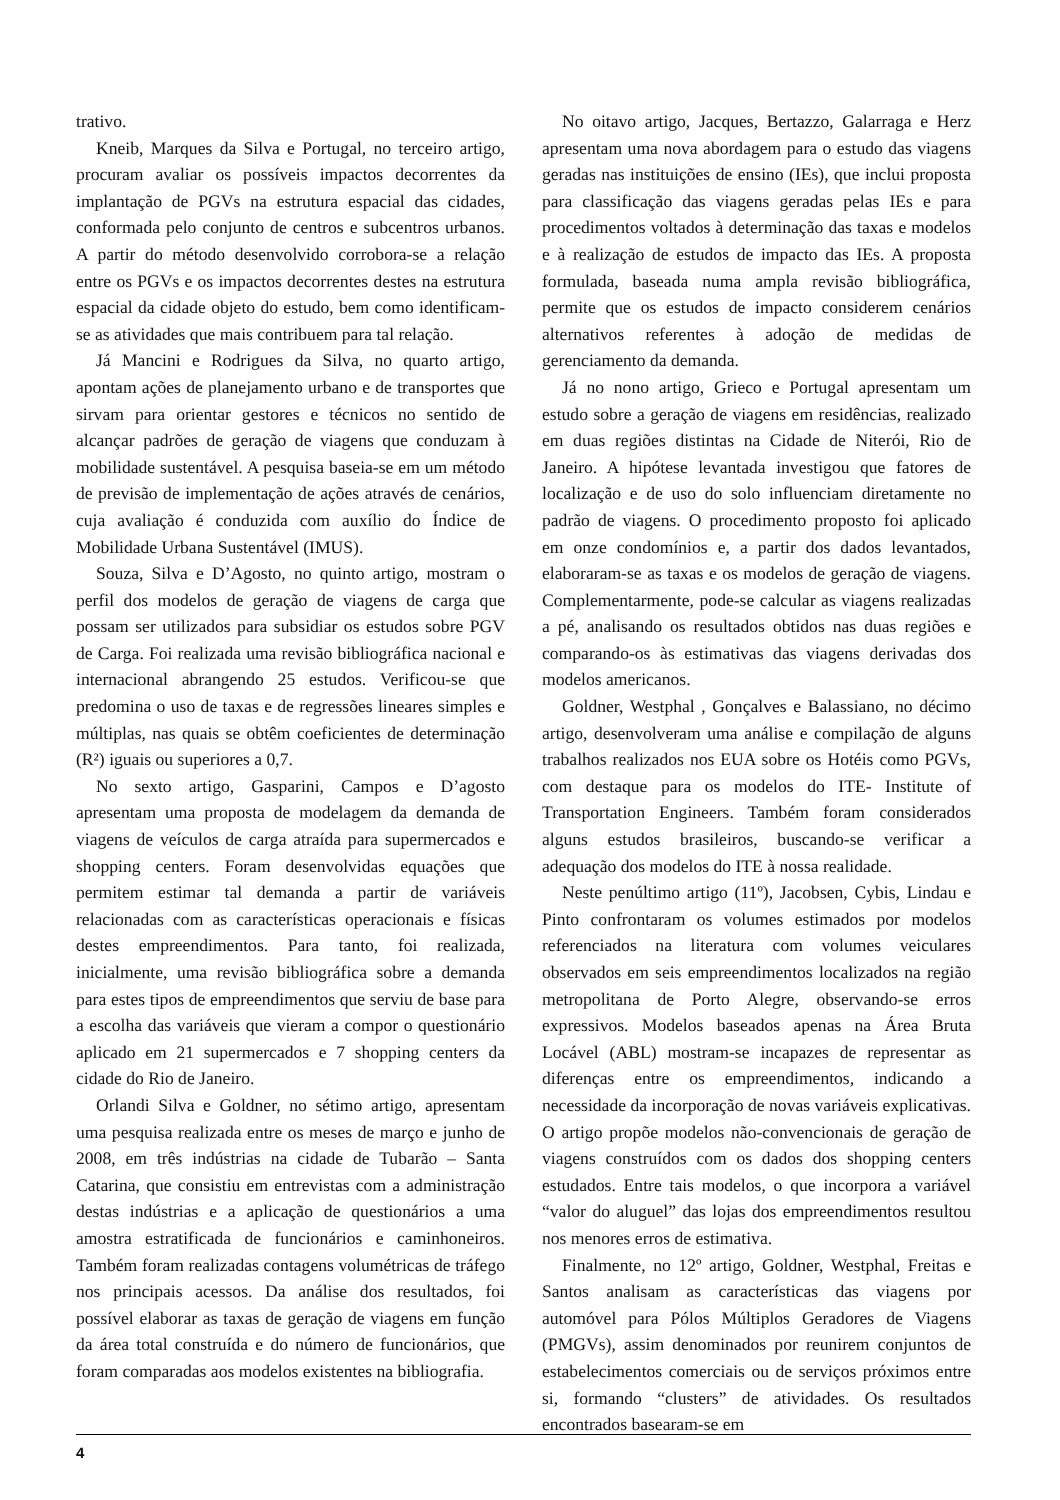trativo.
Kneib, Marques da Silva e Portugal, no terceiro artigo, procuram avaliar os possíveis impactos decorrentes da implantação de PGVs na estrutura espacial das cidades, conformada pelo conjunto de centros e subcentros urbanos. A partir do método desenvolvido corrobora-se a relação entre os PGVs e os impactos decorrentes destes na estrutura espacial da cidade objeto do estudo, bem como identificam-se as atividades que mais contribuem para tal relação.
Já Mancini e Rodrigues da Silva, no quarto artigo, apontam ações de planejamento urbano e de transportes que sirvam para orientar gestores e técnicos no sentido de alcançar padrões de geração de viagens que conduzam à mobilidade sustentável. A pesquisa baseia-se em um método de previsão de implementação de ações através de cenários, cuja avaliação é conduzida com auxílio do Índice de Mobilidade Urbana Sustentável (IMUS).
Souza, Silva e D’Agosto, no quinto artigo, mostram o perfil dos modelos de geração de viagens de carga que possam ser utilizados para subsidiar os estudos sobre PGV de Carga. Foi realizada uma revisão bibliográfica nacional e internacional abrangendo 25 estudos. Verificou-se que predomina o uso de taxas e de regressões lineares simples e múltiplas, nas quais se obtêm coeficientes de determinação (R²) iguais ou superiores a 0,7.
No sexto artigo, Gasparini, Campos e D’agosto apresentam uma proposta de modelagem da demanda de viagens de veículos de carga atraída para supermercados e shopping centers. Foram desenvolvidas equações que permitem estimar tal demanda a partir de variáveis relacionadas com as características operacionais e físicas destes empreendimentos. Para tanto, foi realizada, inicialmente, uma revisão bibliográfica sobre a demanda para estes tipos de empreendimentos que serviu de base para a escolha das variáveis que vieram a compor o questionário aplicado em 21 supermercados e 7 shopping centers da cidade do Rio de Janeiro.
Orlandi Silva e Goldner, no sétimo artigo, apresentam uma pesquisa realizada entre os meses de março e junho de 2008, em três indústrias na cidade de Tubarão – Santa Catarina, que consistiu em entrevistas com a administração destas indústrias e a aplicação de questionários a uma amostra estratificada de funcionários e caminhoneiros. Também foram realizadas contagens volumétricas de tráfego nos principais acessos. Da análise dos resultados, foi possível elaborar as taxas de geração de viagens em função da área total construída e do número de funcionários, que foram comparadas aos modelos existentes na bibliografia.
No oitavo artigo, Jacques, Bertazzo, Galarraga e Herz apresentam uma nova abordagem para o estudo das viagens geradas nas instituições de ensino (IEs), que inclui proposta para classificação das viagens geradas pelas IEs e para procedimentos voltados à determinação das taxas e modelos e à realização de estudos de impacto das IEs. A proposta formulada, baseada numa ampla revisão bibliográfica, permite que os estudos de impacto considerem cenários alternativos referentes à adoção de medidas de gerenciamento da demanda.
Já no nono artigo, Grieco e Portugal apresentam um estudo sobre a geração de viagens em residências, realizado em duas regiões distintas na Cidade de Niterói, Rio de Janeiro. A hipótese levantada investigou que fatores de localização e de uso do solo influenciam diretamente no padrão de viagens. O procedimento proposto foi aplicado em onze condomínios e, a partir dos dados levantados, elaboraram-se as taxas e os modelos de geração de viagens. Complementarmente, pode-se calcular as viagens realizadas a pé, analisando os resultados obtidos nas duas regiões e comparando-os às estimativas das viagens derivadas dos modelos americanos.
Goldner, Westphal , Gonçalves e Balassiano, no décimo artigo, desenvolveram uma análise e compilação de alguns trabalhos realizados nos EUA sobre os Hotéis como PGVs, com destaque para os modelos do ITE- Institute of Transportation Engineers. Também foram considerados alguns estudos brasileiros, buscando-se verificar a adequação dos modelos do ITE à nossa realidade.
Neste penúltimo artigo (11º), Jacobsen, Cybis, Lindau e Pinto confrontaram os volumes estimados por modelos referenciados na literatura com volumes veiculares observados em seis empreendimentos localizados na região metropolitana de Porto Alegre, observando-se erros expressivos. Modelos baseados apenas na Área Bruta Locável (ABL) mostram-se incapazes de representar as diferenças entre os empreendimentos, indicando a necessidade da incorporação de novas variáveis explicativas. O artigo propõe modelos não-convencionais de geração de viagens construídos com os dados dos shopping centers estudados. Entre tais modelos, o que incorpora a variável “valor do aluguel” das lojas dos empreendimentos resultou nos menores erros de estimativa.
Finalmente, no 12º artigo, Goldner, Westphal, Freitas e Santos analisam as características das viagens por automóvel para Pólos Múltiplos Geradores de Viagens (PMGVs), assim denominados por reunirem conjuntos de estabelecimentos comerciais ou de serviços próximos entre si, formando “clusters” de atividades. Os resultados encontrados basearam-se em
4